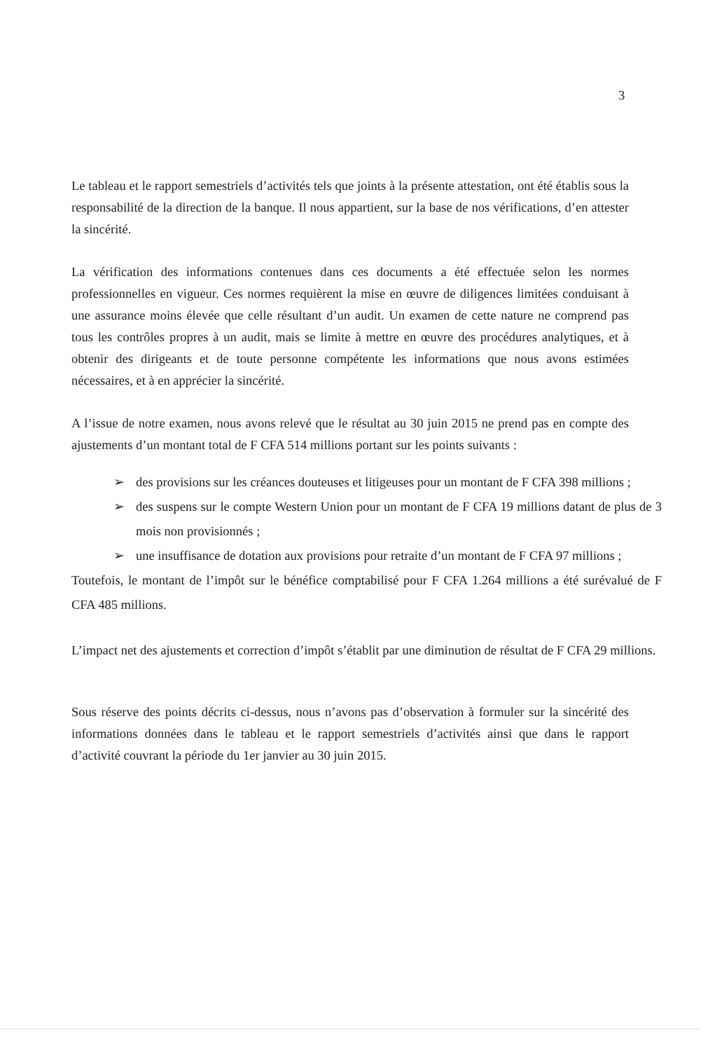3
Le tableau et le rapport semestriels d’activités tels que joints à la présente attestation, ont été établis sous la responsabilité de la direction de la banque. Il nous appartient, sur la base de nos vérifications, d’en attester la sincérité.
La vérification des informations contenues dans ces documents a été effectuée selon les normes professionnelles en vigueur. Ces normes requièrent la mise en œuvre de diligences limitées conduisant à une assurance moins élevée que celle résultant d’un audit. Un examen de cette nature ne comprend pas tous les contrôles propres à un audit, mais se limite à mettre en œuvre des procédures analytiques, et à obtenir des dirigeants et de toute personne compétente les informations que nous avons estimées nécessaires, et à en apprécier la sincérité.
A l’issue de notre examen, nous avons relevé que le résultat au 30 juin 2015 ne prend pas en compte des ajustements d’un montant total de F CFA 514 millions portant sur les points suivants :
➢ des provisions sur les créances douteuses et litigeuses pour un montant de F CFA 398 millions ;
➢ des suspens sur le compte Western Union pour un montant de F CFA 19 millions datant de plus de 3 mois non provisionnés ;
➢ une insuffisance de dotation aux provisions pour retraite d’un montant de F CFA 97 millions ;
Toutefois, le montant de l’impôt sur le bénéfice comptabilisé pour F CFA 1.264 millions a été surévalué de F CFA 485 millions.
L’impact net des ajustements et correction d’impôt s’établit par une diminution de résultat de F CFA 29 millions.
Sous réserve des points décrits ci-dessus, nous n’avons pas d’observation à formuler sur la sincérité des informations données dans le tableau et le rapport semestriels d’activités ainsi que dans le rapport d’activité couvrant la période du 1er janvier au 30 juin 2015.